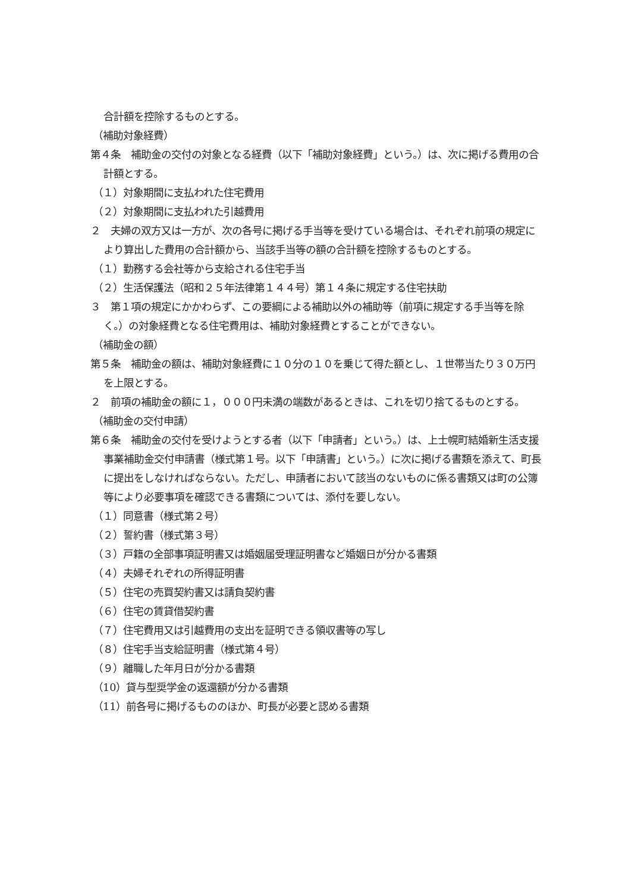合計額を控除するものとする。
（補助対象経費）
第４条　補助金の交付の対象となる経費（以下「補助対象経費」という。）は、次に掲げる費用の合計額とする。
（１）対象期間に支払われた住宅費用
（２）対象期間に支払われた引越費用
２　夫婦の双方又は一方が、次の各号に掲げる手当等を受けている場合は、それぞれ前項の規定により算出した費用の合計額から、当該手当等の額の合計額を控除するものとする。
（１）勤務する会社等から支給される住宅手当
（２）生活保護法（昭和２５年法律第１４４号）第１４条に規定する住宅扶助
３　第１項の規定にかかわらず、この要綱による補助以外の補助等（前項に規定する手当等を除く。）の対象経費となる住宅費用は、補助対象経費とすることができない。
（補助金の額）
第５条　補助金の額は、補助対象経費に１０分の１０を乗じて得た額とし、１世帯当たり３０万円を上限とする。
２　前項の補助金の額に１，０００円未満の端数があるときは、これを切り捨てるものとする。
（補助金の交付申請）
第６条　補助金の交付を受けようとする者（以下「申請者」という。）は、上士幌町結婚新生活支援事業補助金交付申請書（様式第１号。以下「申請書」という。）に次に掲げる書類を添えて、町長に提出をしなければならない。ただし、申請者において該当のないものに係る書類又は町の公簿等により必要事項を確認できる書類については、添付を要しない。
（１）同意書（様式第２号）
（２）誓約書（様式第３号）
（３）戸籍の全部事項証明書又は婚姻届受理証明書など婚姻日が分かる書類
（４）夫婦それぞれの所得証明書
（５）住宅の売買契約書又は請負契約書
（６）住宅の賃貸借契約書
（７）住宅費用又は引越費用の支出を証明できる領収書等の写し
（８）住宅手当支給証明書（様式第４号）
（９）離職した年月日が分かる書類
（10）貸与型奨学金の返還額が分かる書類
（11）前各号に掲げるもののほか、町長が必要と認める書類